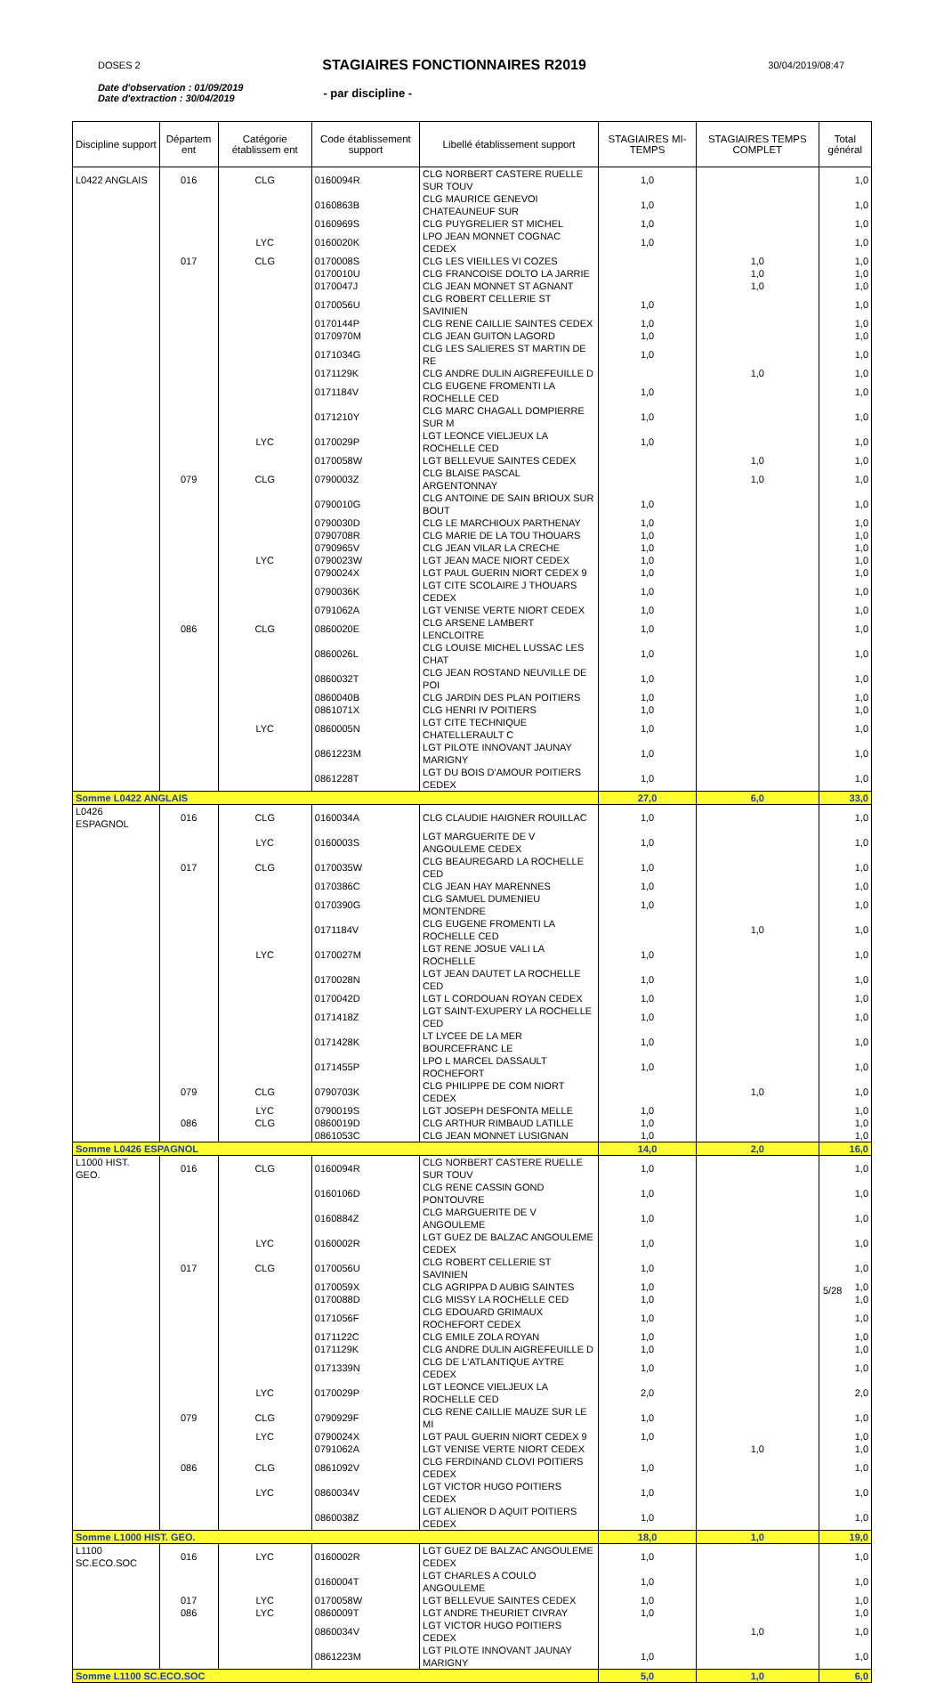DOSES 2
STAGIAIRES FONCTIONNAIRES R2019
30/04/2019/08:47
Date d'observation : 01/09/2019
Date d'extraction : 30/04/2019
- par discipline -
| Discipline support | Départem ent | Catégorie établissem ent | Code établissement support | Libellé établissement support | STAGIAIRES MI-TEMPS | STAGIAIRES TEMPS COMPLET | Total général |
| --- | --- | --- | --- | --- | --- | --- | --- |
| L0422 ANGLAIS | 016 | CLG | 0160094R | CLG NORBERT CASTERE RUELLE SUR TOUV | 1,0 | | 1,0 |
| | | | 0160863B | CLG MAURICE GENEVOI CHATEAUNEUF SUR | 1,0 | | 1,0 |
| | | | 0160969S | CLG PUYGRELIER ST MICHEL | 1,0 | | 1,0 |
| | | LYC | 0160020K | LPO JEAN MONNET COGNAC CEDEX | 1,0 | | 1,0 |
| | 017 | CLG | 0170008S | CLG LES VIEILLES VI COZES | | 1,0 | 1,0 |
| | | | 0170010U | CLG FRANCOISE DOLTO LA JARRIE | | 1,0 | 1,0 |
| | | | 0170047J | CLG JEAN MONNET ST AGNANT | | 1,0 | 1,0 |
| | | | 0170056U | CLG ROBERT CELLERIE ST SAVINIEN | 1,0 | | 1,0 |
| | | | 0170144P | CLG RENE CAILLIE SAINTES CEDEX | 1,0 | | 1,0 |
| | | | 0170970M | CLG JEAN GUITON LAGORD | 1,0 | | 1,0 |
| | | | 0171034G | CLG LES SALIERES ST MARTIN DE RE | 1,0 | | 1,0 |
| | | | 0171129K | CLG ANDRE DULIN AIGREFEUILLE D | | 1,0 | 1,0 |
| | | | 0171184V | CLG EUGENE FROMENTI LA ROCHELLE CED | 1,0 | | 1,0 |
| | | | 0171210Y | CLG MARC CHAGALL DOMPIERRE SUR M | 1,0 | | 1,0 |
| | | LYC | 0170029P | LGT LEONCE VIELJEUX LA ROCHELLE CED | 1,0 | | 1,0 |
| | | | 0170058W | LGT BELLEVUE SAINTES CEDEX | | 1,0 | 1,0 |
| | 079 | CLG | 0790003Z | CLG BLAISE PASCAL ARGENTONNAY | | 1,0 | 1,0 |
| | | | 0790010G | CLG ANTOINE DE SAIN BRIOUX SUR BOUT | 1,0 | | 1,0 |
| | | | 0790030D | CLG LE MARCHIOUX PARTHENAY | 1,0 | | 1,0 |
| | | | 0790708R | CLG MARIE DE LA TOU THOUARS | 1,0 | | 1,0 |
| | | | 0790965V | CLG JEAN VILAR LA CRECHE | 1,0 | | 1,0 |
| | | LYC | 0790023W | LGT JEAN MACE NIORT CEDEX | 1,0 | | 1,0 |
| | | | 0790024X | LGT PAUL GUERIN NIORT CEDEX 9 | 1,0 | | 1,0 |
| | | | 0790036K | LGT CITE SCOLAIRE J THOUARS CEDEX | 1,0 | | 1,0 |
| | | | 0791062A | LGT VENISE VERTE NIORT CEDEX | 1,0 | | 1,0 |
| | 086 | CLG | 0860020E | CLG ARSENE LAMBERT LENCLOITRE | 1,0 | | 1,0 |
| | | | 0860026L | CLG LOUISE MICHEL LUSSAC LES CHAT | 1,0 | | 1,0 |
| | | | 0860032T | CLG JEAN ROSTAND NEUVILLE DE POI | 1,0 | | 1,0 |
| | | | 0860040B | CLG JARDIN DES PLAN POITIERS | 1,0 | | 1,0 |
| | | | 0861071X | CLG HENRI IV POITIERS | 1,0 | | 1,0 |
| | | LYC | 0860005N | LGT CITE TECHNIQUE CHATELLERAULT C | 1,0 | | 1,0 |
| | | | 0861223M | LGT PILOTE INNOVANT JAUNAY MARIGNY | 1,0 | | 1,0 |
| | | | 0861228T | LGT DU BOIS D'AMOUR POITIERS CEDEX | 1,0 | | 1,0 |
| Somme L0422 ANGLAIS | | | | | 27,0 | 6,0 | 33,0 |
| L0426 ESPAGNOL | 016 | CLG | 0160034A | CLG CLAUDIE HAIGNER ROUILLAC | 1,0 | | 1,0 |
| | | LYC | 0160003S | LGT MARGUERITE DE V ANGOULEME CEDEX | 1,0 | | 1,0 |
| | 017 | CLG | 0170035W | CLG BEAUREGARD LA ROCHELLE CED | 1,0 | | 1,0 |
| | | | 0170386C | CLG JEAN HAY MARENNES | 1,0 | | 1,0 |
| | | | 0170390G | CLG SAMUEL DUMENIEU MONTENDRE | 1,0 | | 1,0 |
| | | | 0171184V | CLG EUGENE FROMENTI LA ROCHELLE CED | | 1,0 | 1,0 |
| | | LYC | 0170027M | LGT RENE JOSUE VALI LA ROCHELLE | 1,0 | | 1,0 |
| | | | 0170028N | LGT JEAN DAUTET LA ROCHELLE CED | 1,0 | | 1,0 |
| | | | 0170042D | LGT L CORDOUAN ROYAN CEDEX | 1,0 | | 1,0 |
| | | | 0171418Z | LGT SAINT-EXUPERY LA ROCHELLE CED | 1,0 | | 1,0 |
| | | | 0171428K | LT LYCEE DE LA MER BOURCEFRANC LE | 1,0 | | 1,0 |
| | | | 0171455P | LPO L MARCEL DASSAULT ROCHEFORT | 1,0 | | 1,0 |
| | 079 | CLG | 0790703K | CLG PHILIPPE DE COM NIORT CEDEX | | 1,0 | 1,0 |
| | | LYC | 0790019S | LGT JOSEPH DESFONTA MELLE | 1,0 | | 1,0 |
| | 086 | CLG | 0860019D | CLG ARTHUR RIMBAUD LATILLE | 1,0 | | 1,0 |
| | | | 0861053C | CLG JEAN MONNET LUSIGNAN | 1,0 | | 1,0 |
| Somme L0426 ESPAGNOL | | | | | 14,0 | 2,0 | 16,0 |
| L1000 HIST. GEO. | 016 | CLG | 0160094R | CLG NORBERT CASTERE RUELLE SUR TOUV | 1,0 | | 1,0 |
| | | | 0160106D | CLG RENE CASSIN GOND PONTOUVRE | 1,0 | | 1,0 |
| | | | 0160884Z | CLG MARGUERITE DE V ANGOULEME | 1,0 | | 1,0 |
| | | LYC | 0160002R | LGT GUEZ DE BALZAC ANGOULEME CEDEX | 1,0 | | 1,0 |
| | 017 | CLG | 0170056U | CLG ROBERT CELLERIE ST SAVINIEN | 1,0 | | 1,0 |
| | | | 0170059X | CLG AGRIPPA D AUBIG SAINTES | 1,0 | | 1,0 |
| | | | 0170088D | CLG MISSY LA ROCHELLE CED | 1,0 | | 1,0 |
| | | | 0171056F | CLG EDOUARD GRIMAUX ROCHEFORT CEDEX | 1,0 | | 1,0 |
| | | | 0171122C | CLG EMILE ZOLA ROYAN | 1,0 | | 1,0 |
| | | | 0171129K | CLG ANDRE DULIN AIGREFEUILLE D | 1,0 | | 1,0 |
| | | | 0171339N | CLG DE L'ATLANTIQUE AYTRE CEDEX | 1,0 | | 1,0 |
| | | LYC | 0170029P | LGT LEONCE VIELJEUX LA ROCHELLE CED | 2,0 | | 2,0 |
| | 079 | CLG | 0790929F | CLG RENE CAILLIE MAUZE SUR LE MI | 1,0 | | 1,0 |
| | | LYC | 0790024X | LGT PAUL GUERIN NIORT CEDEX 9 | 1,0 | | 1,0 |
| | | | 0791062A | LGT VENISE VERTE NIORT CEDEX | | 1,0 | 1,0 |
| | 086 | CLG | 0861092V | CLG FERDINAND CLOVI POITIERS CEDEX | 1,0 | | 1,0 |
| | | LYC | 0860034V | LGT VICTOR HUGO POITIERS CEDEX | 1,0 | | 1,0 |
| | | | 0860038Z | LGT ALIENOR D AQUIT POITIERS CEDEX | 1,0 | | 1,0 |
| Somme L1000 HIST. GEO. | | | | | 18,0 | 1,0 | 19,0 |
| L1100 SC.ECO.SOC | 016 | LYC | 0160002R | LGT GUEZ DE BALZAC ANGOULEME CEDEX | 1,0 | | 1,0 |
| | | | 0160004T | LGT CHARLES A COULO ANGOULEME | 1,0 | | 1,0 |
| | 017 | LYC | 0170058W | LGT BELLEVUE SAINTES CEDEX | 1,0 | | 1,0 |
| | 086 | LYC | 0860009T | LGT ANDRE THEURIET CIVRAY | 1,0 | | 1,0 |
| | | | 0860034V | LGT VICTOR HUGO POITIERS CEDEX | | 1,0 | 1,0 |
| | | | 0861223M | LGT PILOTE INNOVANT JAUNAY MARIGNY | 1,0 | | 1,0 |
| Somme L1100 SC.ECO.SOC | | | | | 5,0 | 1,0 | 6,0 |
5/28